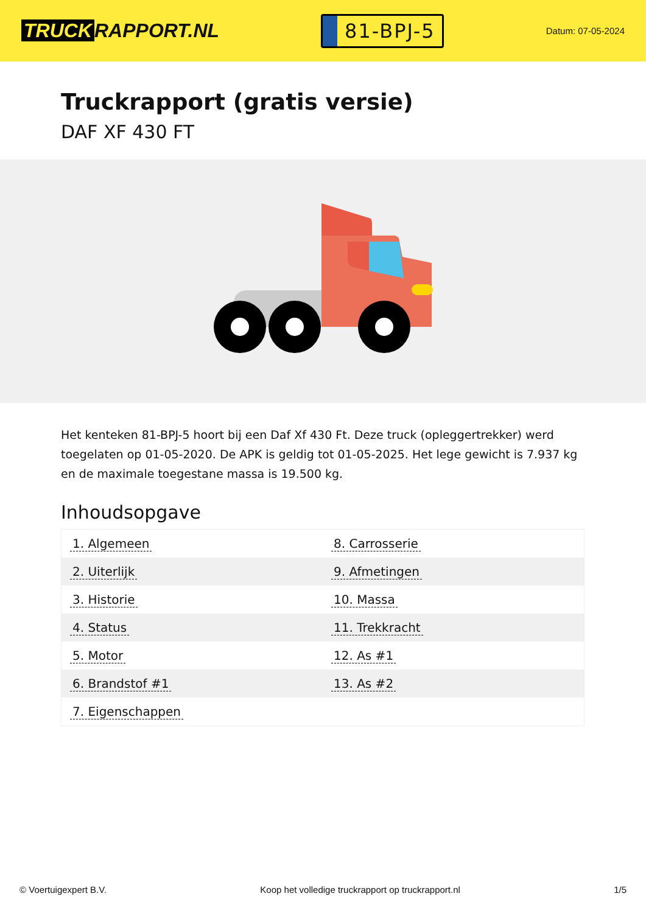TRUCK RAPPORT.NL
81-BPJ-5
Datum: 07-05-2024
Truckrapport (gratis versie)
DAF XF 430 FT
Het kenteken 81-BPJ-5 hoort bij een Daf Xf 430 Ft. Deze truck (opleggertrekker) werd toegelaten op 01-05-2020. De APK is geldig tot 01-05-2025. Het lege gewicht is 7.937 kg en de maximale toegestane massa is 19.500 kg.
Inhoudsopgave
| 1. Algemeen | 8. Carrosserie |
| 2. Uiterlijk | 9. Afmetingen |
| 3. Historie | 10. Massa |
| 4. Status | 11. Trekkracht |
| 5. Motor | 12. As #1 |
| 6. Brandstof #1 | 13. As #2 |
| 7. Eigenschappen | |
© Voertuigexpert B.V. Koop het volledige truckrapport op truckrapport.nl 1/5